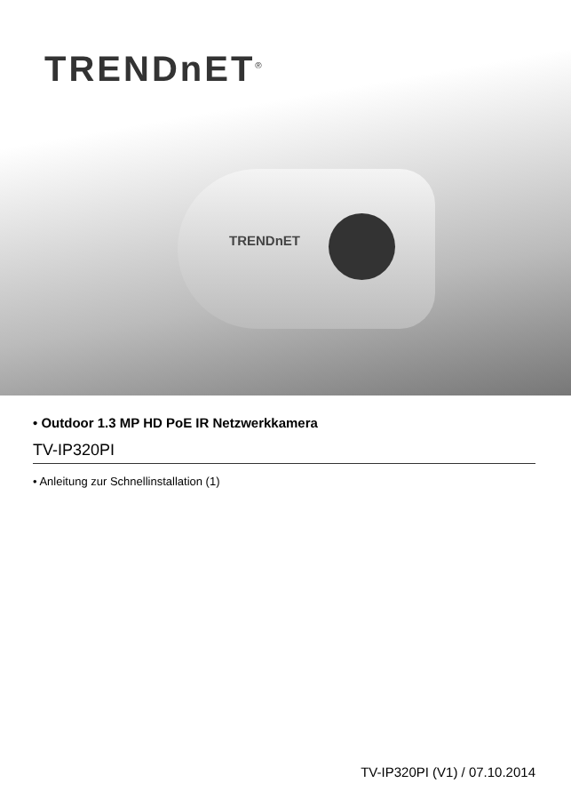TRENDnET<sup>®</sup>
TRENDnET
• Outdoor 1.3 MP HD PoE IR Netzwerkkamera
TV-IP320PI
• Anleitung zur Schnellinstallation (1)
TV-IP320PI (V1) / 07.10.2014